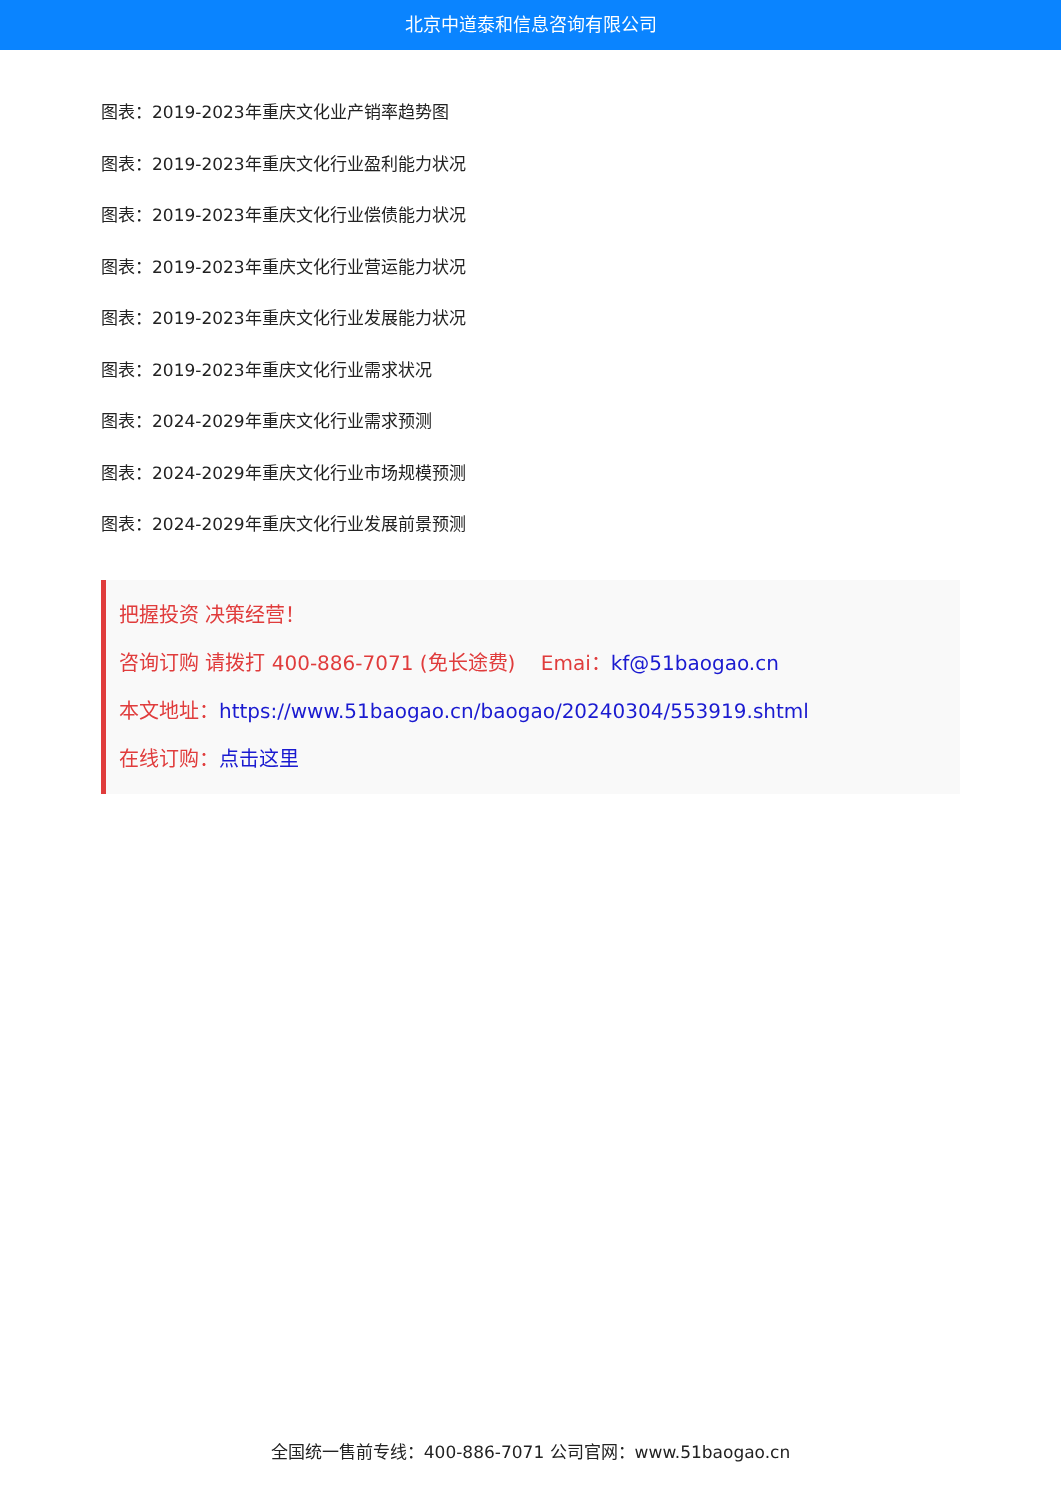北京中道泰和信息咨询有限公司
图表：2019-2023年重庆文化业产销率趋势图
图表：2019-2023年重庆文化行业盈利能力状况
图表：2019-2023年重庆文化行业偿债能力状况
图表：2019-2023年重庆文化行业营运能力状况
图表：2019-2023年重庆文化行业发展能力状况
图表：2019-2023年重庆文化行业需求状况
图表：2024-2029年重庆文化行业需求预测
图表：2024-2029年重庆文化行业市场规模预测
图表：2024-2029年重庆文化行业发展前景预测
把握投资 决策经营！
咨询订购 请拨打 400-886-7071 (免长途费) Emai：kf@51baogao.cn
本文地址：https://www.51baogao.cn/baogao/20240304/553919.shtml
在线订购：点击这里
全国统一售前专线：400-886-7071 公司官网：www.51baogao.cn